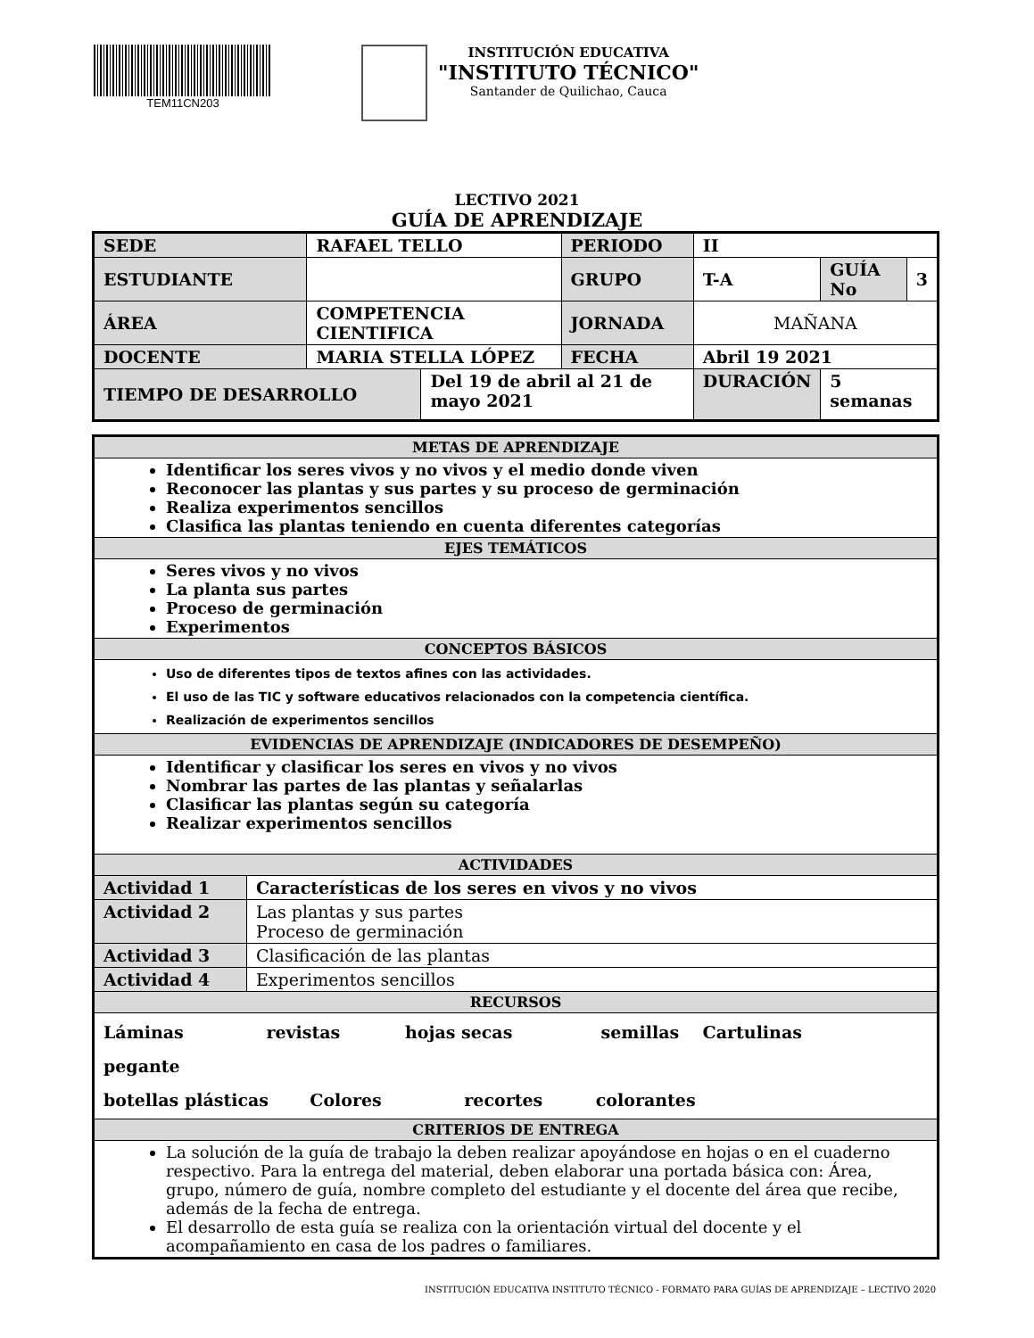TEM11CN203
INSTITUCIÓN EDUCATIVA
"INSTITUTO TÉCNICO"
Santander de Quilichao, Cauca
LECTIVO 2021
GUÍA DE APRENDIZAJE
| SEDE | RAFAEL TELLO | | PERIODO | II | | |
| ESTUDIANTE | | | GRUPO | T-A | GUÍA No | 3 |
| ÁREA | COMPETENCIA CIENTIFICA | | JORNADA | MAÑANA | | |
| DOCENTE | MARIA STELLA LÓPEZ | | FECHA | Abril 19 2021 | | |
| TIEMPO DE DESARROLLO | | Del 19 de abril al 21 de mayo 2021 | | DURACIÓN | 5 semanas | |
| METAS DE APRENDIZAJE | |
| Identificar los seres vivos y no vivos y el medio donde viven Reconocer las plantas y sus partes y su proceso de germinación Realiza experimentos sencillos Clasifica las plantas teniendo en cuenta diferentes categorías | |
| EJES TEMÁTICOS | |
| Seres vivos y no vivos La planta sus partes Proceso de germinación Experimentos | |
| CONCEPTOS BÁSICOS | |
| Uso de diferentes tipos de textos afines con las actividades. El uso de las TIC y software educativos relacionados con la competencia científica. Realización de experimentos sencillos | |
| EVIDENCIAS DE APRENDIZAJE (INDICADORES DE DESEMPEÑO) | |
| Identificar y clasificar los seres en vivos y no vivos Nombrar las partes de las plantas y señalarlas Clasificar las plantas según su categoría Realizar experimentos sencillos | |
| ACTIVIDADES | |
| Actividad 1 | Características de los seres en vivos y no vivos |
| Actividad 2 | Las plantas y sus partes Proceso de germinación |
| Actividad 3 | Clasificación de las plantas |
| Actividad 4 | Experimentos sencillos |
| RECURSOS | |
| Láminas revistas hojas secas semillas Cartulinas pegante botellas plásticas Colores recortes colorantes | |
| CRITERIOS DE ENTREGA | |
| La solución de la guía de trabajo la deben realizar apoyándose en hojas o en el cuaderno respectivo. Para la entrega del material, deben elaborar una portada básica con: Área, grupo, número de guía, nombre completo del estudiante y el docente del área que recibe, además de la fecha de entrega. El desarrollo de esta guía se realiza con la orientación virtual del docente y el acompañamiento en casa de los padres o familiares. | |
INSTITUCIÓN EDUCATIVA INSTITUTO TÉCNICO - FORMATO PARA GUÍAS DE APRENDIZAJE – LECTIVO 2020